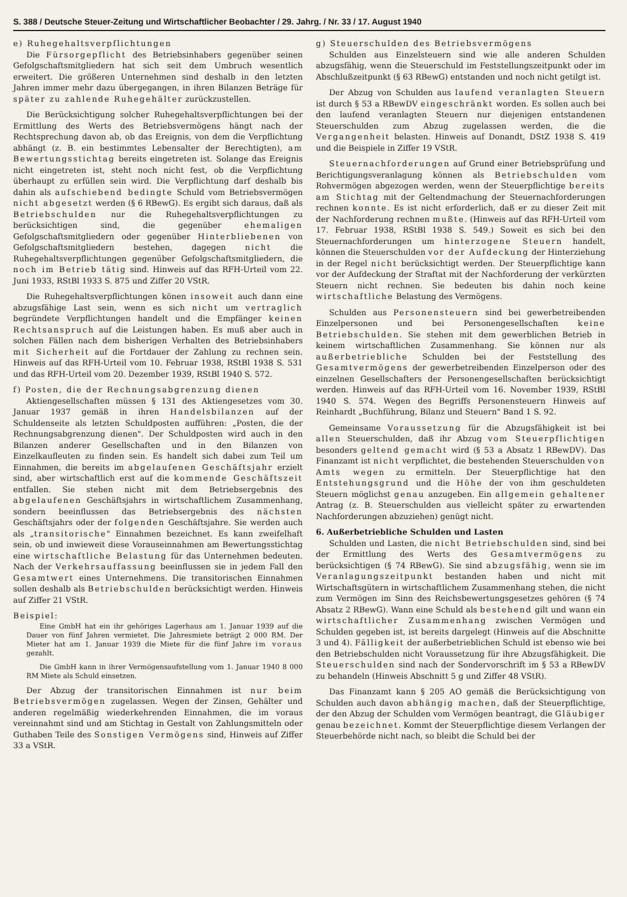S. 388 / Deutsche Steuer-Zeitung und Wirtschaftlicher Beobachter / 29. Jahrg. / Nr. 33 / 17. August 1940
e) Ruhegehaltsverpflichtungen
Die Fürsorgepflicht des Betriebsinhabers gegenüber seinen Gefolgschaftsmitgliedern hat sich seit dem Umbruch wesentlich erweitert. Die größeren Unternehmen sind deshalb in den letzten Jahren immer mehr dazu übergegangen, in ihren Bilanzen Beträge für später zu zahlende Ruhegehälter zurückzustellen.
Die Berücksichtigung solcher Ruhegehaltsverpflichtungen bei der Ermittlung des Werts des Betriebsvermögens hängt nach der Rechtsprechung davon ab, ob das Ereignis, von dem die Verpflichtung abhängt (z. B. ein bestimmtes Lebensalter der Berechtigten), am Bewertungsstichtag bereits eingetreten ist. Solange das Ereignis nicht eingetreten ist, steht noch nicht fest, ob die Verpflichtung überhaupt zu erfüllen sein wird. Die Verpflichtung darf deshalb bis dahin als aufschiebend bedingte Schuld vom Betriebsvermögen nicht abgesetzt werden (§ 6 RBewG). Es ergibt sich daraus, daß als Betriebschulden nur die Ruhegehaltsverpflichtungen zu berücksichtigen sind, die gegenüber ehemaligen Gefolgschaftsmitgliedern oder gegenüber Hinterbliebenen von Gefolgschaftsmitgliedern bestehen, dagegen nicht die Ruhegehaltsverpflichtungen gegenüber Gefolgschaftsmitgliedern, die noch im Betrieb tätig sind. Hinweis auf das RFH-Urteil vom 22. Juni 1933, RStBl 1933 S. 875 und Ziffer 20 VStR.
Die Ruhegehaltsverpflichtungen könen insoweit auch dann eine abzugsfähige Last sein, wenn es sich nicht um vertraglich begründete Verpflichtungen handelt und die Empfänger keinen Rechtsanspruch auf die Leistungen haben. Es muß aber auch in solchen Fällen nach dem bisherigen Verhalten des Betriebsinhabers mit Sicherheit auf die Fortdauer der Zahlung zu rechnen sein. Hinweis auf das RFH-Urteil vom 10. Februar 1938, RStBl 1938 S. 531 und das RFH-Urteil vom 20. Dezember 1939, RStBl 1940 S. 572.
f) Posten, die der Rechnungsabgrenzung dienen
Aktiengesellschaften müssen § 131 des Aktiengesetzes vom 30. Januar 1937 gemäß in ihren Handelsbilanzen auf der Schuldenseite als letzten Schuldposten aufführen: „Posten, die der Rechnungsabgrenzung dienen". Der Schuldposten wird auch in den Bilanzen anderer Gesellschaften und in den Bilanzen von Einzelkaufleuten zu finden sein. Es handelt sich dabei zum Teil um Einnahmen, die bereits im abgelaufenen Geschäftsjahr erzielt sind, aber wirtschaftlich erst auf die kommende Geschäftszeit entfallen. Sie stehen nicht mit dem Betriebsergebnis des abgelaufenen Geschäftsjahrs in wirtschaftlichem Zusammenhang, sondern beeinflussen das Betriebsergebnis des nächsten Geschäftsjahrs oder der folgenden Geschäftsjahre. Sie werden auch als „transitorische" Einnahmen bezeichnet. Es kann zweifelhaft sein, ob und inwieweit diese Vorauseinnahmen am Bewertungsstichtag eine wirtschaftliche Belastung für das Unternehmen bedeuten. Nach der Verkehrsauffassung beeinflussen sie in jedem Fall den Gesamtwert eines Unternehmens. Die transitorischen Einnahmen sollen deshalb als Betriebschulden berücksichtigt werden. Hinweis auf Ziffer 21 VStR.
Beispiel:
Eine GmbH hat ein ihr gehöriges Lagerhaus am 1. Januar 1939 auf die Dauer von fünf Jahren vermietet. Die Jahresmiete beträgt 2 000 RM. Der Mieter hat am 1. Januar 1939 die Miete für die fünf Jahre im voraus gezahlt.
Die GmbH kann in ihrer Vermögensaufstellung vom 1. Januar 1940 8 000 RM Miete als Schuld einsetzen.
Der Abzug der transitorischen Einnahmen ist nur beim Betriebsvermögen zugelassen. Wegen der Zinsen, Gehälter und anderen regelmäßig wiederkehrenden Einnahmen, die im voraus vereinnahmt sind und am Stichtag in Gestalt von Zahlungsmitteln oder Guthaben Teile des Sonstigen Vermögens sind, Hinweis auf Ziffer 33 a VStR.
g) Steuerschulden des Betriebsvermögens
Schulden aus Einzelsteuern sind wie alle anderen Schulden abzugsfähig, wenn die Steuerschuld im Feststellungszeitpunkt oder im Abschlußzeitpunkt (§ 63 RBewG) entstanden und noch nicht getilgt ist.
Der Abzug von Schulden aus laufend veranlagten Steuern ist durch § 53 a RBewDV eingeschränkt worden. Es sollen auch bei den laufend veranlagten Steuern nur diejenigen entstandenen Steuerschulden zum Abzug zugelassen werden, die die Vergangenheit belasten. Hinweis auf Donandt, DStZ 1938 S. 419 und die Beispiele in Ziffer 19 VStR.
Steuernachforderungen auf Grund einer Betriebsprüfung und Berichtigungsveranlagung können als Betriebschulden vom Rohvermögen abgezogen werden, wenn der Steuerpflichtige bereits am Stichtag mit der Geltendmachung der Steuernachforderungen rechnen konnte. Es ist nicht erforderlich, daß er zu dieser Zeit mit der Nachforderung rechnen mußte. (Hinweis auf das RFH-Urteil vom 17. Februar 1938, RStBl 1938 S. 549.) Soweit es sich bei den Steuernachforderungen um hinterzogene Steuern handelt, können die Steuerschulden vor der Aufdeckung der Hinterziehung in der Regel nicht berücksichtigt werden. Der Steuerpflichtige kann vor der Aufdeckung der Straftat mit der Nachforderung der verkürzten Steuern nicht rechnen. Sie bedeuten bis dahin noch keine wirtschaftliche Belastung des Vermögens.
Schulden aus Personensteuern sind bei gewerbetreibenden Einzelpersonen und bei Personengesellschaften keine Betriebschulden. Sie stehen mit dem gewerblichen Betrieb in keinem wirtschaftlichen Zusammenhang. Sie können nur als außerbetriebliche Schulden bei der Feststellung des Gesamtvermögens der gewerbetreibenden Einzelperson oder des einzelnen Gesellschafters der Personengesellschaften berücksichtigt werden. Hinweis auf das RFH-Urteil vom 16. November 1939, RStBl 1940 S. 574. Wegen des Begriffs Personensteuern Hinweis auf Reinhardt „Buchführung, Bilanz und Steuern" Band 1 S. 92.
Gemeinsame Voraussetzung für die Abzugsfähigkeit ist bei allen Steuerschulden, daß ihr Abzug vom Steuerpflichtigen besonders geltend gemacht wird (§ 53 a Absatz 1 RBewDV). Das Finanzamt ist nicht verpflichtet, die bestehenden Steuerschulden von Amts wegen zu ermitteln. Der Steuerpflichtige hat den Entstehungsgrund und die Höhe der von ihm geschuldeten Steuern möglichst genau anzugeben. Ein allgemein gehaltener Antrag (z. B. Steuerschulden aus vielleicht später zu erwartenden Nachforderungen abzuziehen) genügt nicht.
6. Außerbetriebliche Schulden und Lasten
Schulden und Lasten, die nicht Betriebschulden sind, sind bei der Ermittlung des Werts des Gesamtvermögens zu berücksichtigen (§ 74 RBewG). Sie sind abzugsfähig, wenn sie im Veranlagungszeitpunkt bestanden haben und nicht mit Wirtschaftsgütern in wirtschaftlichem Zusammenhang stehen, die nicht zum Vermögen im Sinn des Reichsbewertungsgesetzes gehören (§ 74 Absatz 2 RBewG). Wann eine Schuld als bestehend gilt und wann ein wirtschaftlicher Zusammenhang zwischen Vermögen und Schulden gegeben ist, ist bereits dargelegt (Hinweis auf die Abschnitte 3 und 4). Fälligkeit der außerbetrieblichen Schuld ist ebenso wie bei den Betriebschulden nicht Voraussetzung für ihre Abzugsfähigkeit. Die Steuerschulden sind nach der Sondervorschrift im § 53 a RBewDV zu behandeln (Hinweis Abschnitt 5 g und Ziffer 48 VStR).
Das Finanzamt kann § 205 AO gemäß die Berücksichtigung von Schulden auch davon abhängig machen, daß der Steuerpflichtige, der den Abzug der Schulden vom Vermögen beantragt, die Gläubiger genau bezeichnet. Kommt der Steuerpflichtige diesem Verlangen der Steuerbehörde nicht nach, so bleibt die Schuld bei der